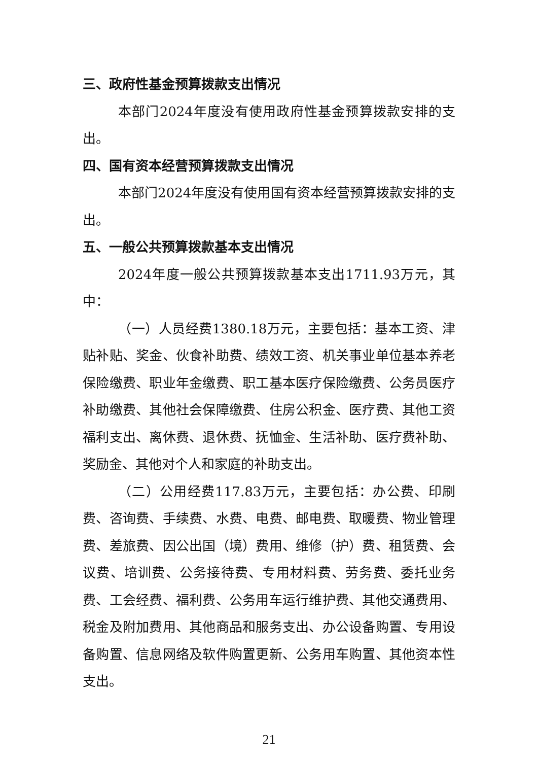三、政府性基金预算拨款支出情况
本部门2024年度没有使用政府性基金预算拨款安排的支出。
四、国有资本经营预算拨款支出情况
本部门2024年度没有使用国有资本经营预算拨款安排的支出。
五、一般公共预算拨款基本支出情况
2024年度一般公共预算拨款基本支出1711.93万元，其中：
（一）人员经费1380.18万元，主要包括：基本工资、津贴补贴、奖金、伙食补助费、绩效工资、机关事业单位基本养老保险缴费、职业年金缴费、职工基本医疗保险缴费、公务员医疗补助缴费、其他社会保障缴费、住房公积金、医疗费、其他工资福利支出、离休费、退休费、抚恤金、生活补助、医疗费补助、奖励金、其他对个人和家庭的补助支出。
（二）公用经费117.83万元，主要包括：办公费、印刷费、咨询费、手续费、水费、电费、邮电费、取暖费、物业管理费、差旅费、因公出国（境）费用、维修（护）费、租赁费、会议费、培训费、公务接待费、专用材料费、劳务费、委托业务费、工会经费、福利费、公务用车运行维护费、其他交通费用、税金及附加费用、其他商品和服务支出、办公设备购置、专用设备购置、信息网络及软件购置更新、公务用车购置、其他资本性支出。
21